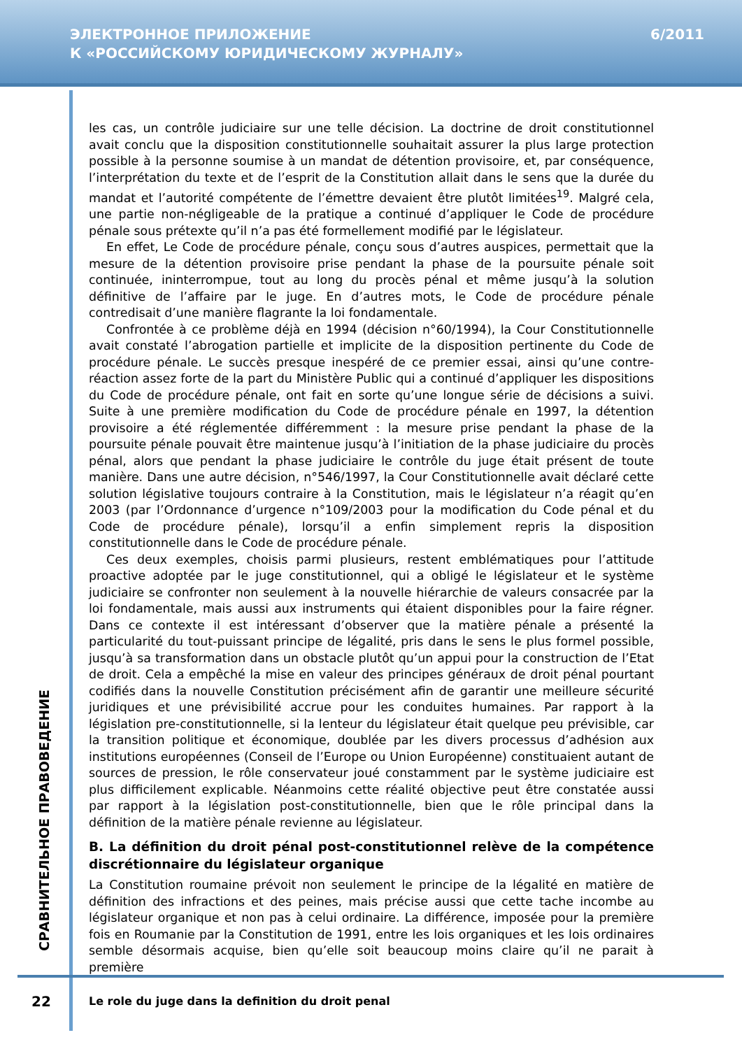ЭЛЕКТРОННОЕ ПРИЛОЖЕНИЕ
К «РОССИЙСКОМУ ЮРИДИЧЕСКОМУ ЖУРНАЛУ»
6/2011
les cas, un contrôle judiciaire sur une telle décision. La doctrine de droit constitutionnel avait conclu que la disposition constitutionnelle souhaitait assurer la plus large protection possible à la personne soumise à un mandat de détention provisoire, et, par conséquence, l’interprétation du texte et de l’esprit de la Constitution allait dans le sens que la durée du mandat et l’autorité compétente de l’émettre devaient être plutôt limitées<sup>19</sup>. Malgré cela, une partie non-négligeable de la pratique a continué d’appliquer le Code de procédure pénale sous prétexte qu’il n’a pas été formellement modifié par le législateur.
En effet, Le Code de procédure pénale, conçu sous d’autres auspices, permettait que la mesure de la détention provisoire prise pendant la phase de la poursuite pénale soit continuée, ininterrompue, tout au long du procès pénal et même jusqu’à la solution définitive de l’affaire par le juge. En d’autres mots, le Code de procédure pénale contredisait d’une manière flagrante la loi fondamentale.
Confrontée à ce problème déjà en 1994 (décision n°60/1994), la Cour Constitutionnelle avait constaté l’abrogation partielle et implicite de la disposition pertinente du Code de procédure pénale. Le succès presque inespéré de ce premier essai, ainsi qu’une contre-réaction assez forte de la part du Ministère Public qui a continué d’appliquer les dispositions du Code de procédure pénale, ont fait en sorte qu’une longue série de décisions a suivi. Suite à une première modification du Code de procédure pénale en 1997, la détention provisoire a été réglementée différemment : la mesure prise pendant la phase de la poursuite pénale pouvait être maintenue jusqu’à l’initiation de la phase judiciaire du procès pénal, alors que pendant la phase judiciaire le contrôle du juge était présent de toute manière. Dans une autre décision, n°546/1997, la Cour Constitutionnelle avait déclaré cette solution législative toujours contraire à la Constitution, mais le législateur n’a réagit qu’en 2003 (par l’Ordonnance d’urgence n°109/2003 pour la modification du Code pénal et du Code de procédure pénale), lorsqu’il a enfin simplement repris la disposition constitutionnelle dans le Code de procédure pénale.
Ces deux exemples, choisis parmi plusieurs, restent emblématiques pour l’attitude proactive adoptée par le juge constitutionnel, qui a obligé le législateur et le système judiciaire se confronter non seulement à la nouvelle hiérarchie de valeurs consacrée par la loi fondamentale, mais aussi aux instruments qui étaient disponibles pour la faire régner. Dans ce contexte il est intéressant d’observer que la matière pénale a présenté la particularité du tout-puissant principe de légalité, pris dans le sens le plus formel possible, jusqu’à sa transformation dans un obstacle plutôt qu’un appui pour la construction de l’Etat de droit. Cela a empêché la mise en valeur des principes généraux de droit pénal pourtant codifiés dans la nouvelle Constitution précisément afin de garantir une meilleure sécurité juridiques et une prévisibilité accrue pour les conduites humaines. Par rapport à la législation pre-constitutionnelle, si la lenteur du législateur était quelque peu prévisible, car la transition politique et économique, doublée par les divers processus d’adhésion aux institutions européennes (Conseil de l’Europe ou Union Européenne) constituaient autant de sources de pression, le rôle conservateur joué constamment par le système judiciaire est plus difficilement explicable. Néanmoins cette réalité objective peut être constatée aussi par rapport à la législation post-constitutionnelle, bien que le rôle principal dans la définition de la matière pénale revienne au législateur.
B. La définition du droit pénal post-constitutionnel relève de la compétence discrétionnaire du législateur organique
La Constitution roumaine prévoit non seulement le principe de la légalité en matière de définition des infractions et des peines, mais précise aussi que cette tache incombe au législateur organique et non pas à celui ordinaire. La différence, imposée pour la première fois en Roumanie par la Constitution de 1991, entre les lois organiques et les lois ordinaires semble désormais acquise, bien qu’elle soit beaucoup moins claire qu’il ne parait à première
СРАВНИТЕЛЬНОЕ ПРАВОВЕДЕНИЕ
22
Le role du juge dans la definition du droit penal